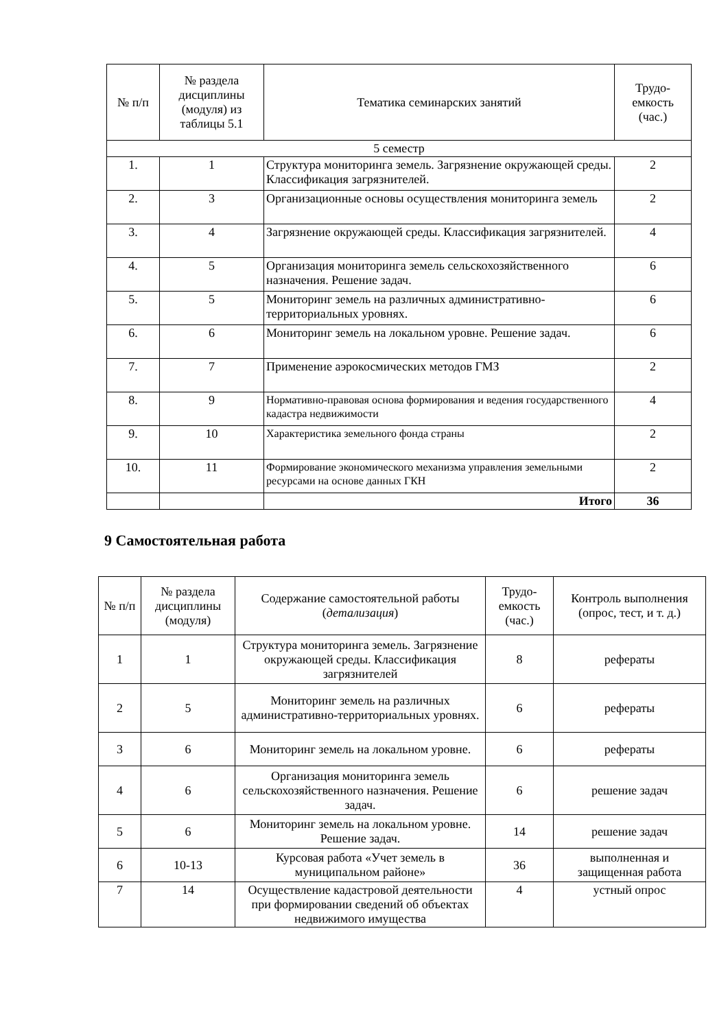| № п/п | № раздела дисциплины (модуля) из таблицы 5.1 | Тематика семинарских занятий | Трудо-емкость (час.) |
| --- | --- | --- | --- |
| 5 семестр | | | |
| 1. | 1 | Структура мониторинга земель. Загрязнение окружающей среды. Классификация загрязнителей. | 2 |
| 2. | 3 | Организационные основы осуществления мониторинга земель | 2 |
| 3. | 4 | Загрязнение окружающей среды. Классификация загрязнителей. | 4 |
| 4. | 5 | Организация мониторинга земель сельскохозяйственного назначения. Решение задач. | 6 |
| 5. | 5 | Мониторинг земель на различных административно-территориальных уровнях. | 6 |
| 6. | 6 | Мониторинг земель на локальном уровне. Решение задач. | 6 |
| 7. | 7 | Применение аэрокосмических методов ГМЗ | 2 |
| 8. | 9 | Нормативно-правовая основа формирования и ведения государственного кадастра недвижимости | 4 |
| 9. | 10 | Характеристика земельного фонда страны | 2 |
| 10. | 11 | Формирование экономического механизма управления земельными ресурсами на основе данных ГКН | 2 |
| | | Итого | 36 |
9 Самостоятельная работа
| № п/п | № раздела дисциплины (модуля) | Содержание самостоятельной работы ( детализация ) | Трудо-емкость (час.) | Контроль выполнения (опрос, тест, и т. д.) |
| --- | --- | --- | --- | --- |
| 1 | 1 | Структура мониторинга земель. Загрязнение окружающей среды. Классификация загрязнителей | 8 | рефераты |
| 2 | 5 | Мониторинг земель на различных административно-территориальных уровнях. | 6 | рефераты |
| 3 | 6 | Мониторинг земель на локальном уровне. | 6 | рефераты |
| 4 | 6 | Организация мониторинга земель сельскохозяйственного назначения. Решение задач. | 6 | решение задач |
| 5 | 6 | Мониторинг земель на локальном уровне. Решение задач. | 14 | решение задач |
| 6 | 10-13 | Курсовая работа «Учет земель в муниципальном районе» | 36 | выполненная и защищенная работа |
| 7 | 14 | Осуществление кадастровой деятельности при формировании сведений об объектах недвижимого имущества | 4 | устный опрос |